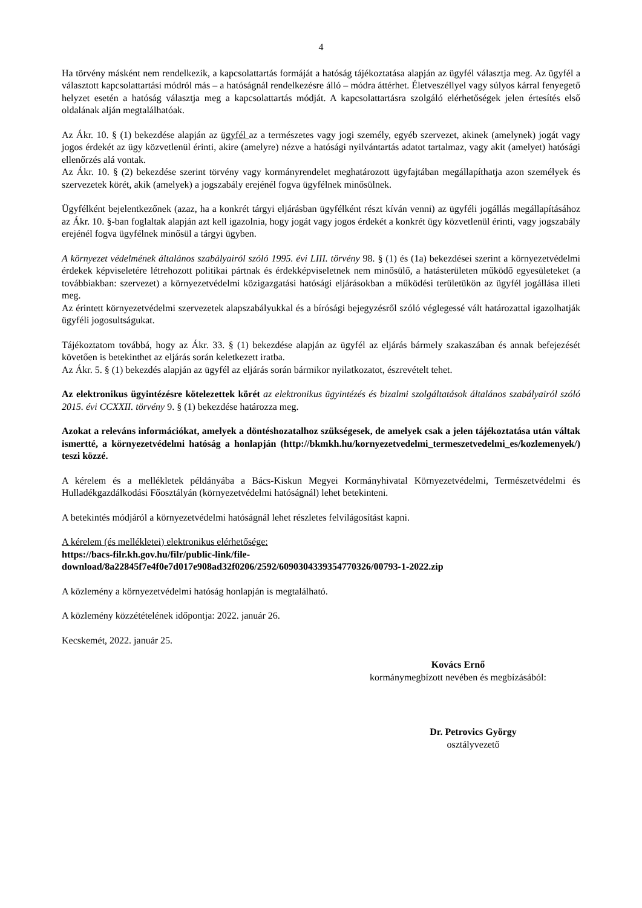4
Ha törvény másként nem rendelkezik, a kapcsolattartás formáját a hatóság tájékoztatása alapján az ügyfél választja meg. Az ügyfél a választott kapcsolattartási módról más – a hatóságnál rendelkezésre álló – módra áttérhet. Életveszéllyel vagy súlyos kárral fenyegető helyzet esetén a hatóság választja meg a kapcsolattartás módját. A kapcsolattartásra szolgáló elérhetőségek jelen értesítés első oldalának alján megtalálhatóak.
Az Ákr. 10. § (1) bekezdése alapján az ügyfél az a természetes vagy jogi személy, egyéb szervezet, akinek (amelynek) jogát vagy jogos érdekét az ügy közvetlenül érinti, akire (amelyre) nézve a hatósági nyilvántartás adatot tartalmaz, vagy akit (amelyet) hatósági ellenőrzés alá vontak.
Az Ákr. 10. § (2) bekezdése szerint törvény vagy kormányrendelet meghatározott ügyfajtában megállapíthatja azon személyek és szervezetek körét, akik (amelyek) a jogszabály erejénél fogva ügyfélnek minősülnek.
Ügyfélként bejelentkezőnek (azaz, ha a konkrét tárgyi eljárásban ügyfélként részt kíván venni) az ügyféli jogállás megállapításához az Ákr. 10. §-ban foglaltak alapján azt kell igazolnia, hogy jogát vagy jogos érdekét a konkrét ügy közvetlenül érinti, vagy jogszabály erejénél fogva ügyfélnek minősül a tárgyi ügyben.
A környezet védelmének általános szabályairól szóló 1995. évi LIII. törvény 98. § (1) és (1a) bekezdései szerint a környezetvédelmi érdekek képviseletére létrehozott politikai pártnak és érdekképviseletnek nem minősülő, a hatásterületen működő egyesületeket (a továbbiakban: szervezet) a környezetvédelmi közigazgatási hatósági eljárásokban a működési területükön az ügyfél jogállása illeti meg.
Az érintett környezetvédelmi szervezetek alapszabályukkal és a bírósági bejegyzésről szóló véglegessé vált határozattal igazolhatják ügyféli jogosultságukat.
Tájékoztatom továbbá, hogy az Ákr. 33. § (1) bekezdése alapján az ügyfél az eljárás bármely szakaszában és annak befejezését követően is betekinthet az eljárás során keletkezett iratba.
Az Ákr. 5. § (1) bekezdés alapján az ügyfél az eljárás során bármikor nyilatkozatot, észrevételt tehet.
Az elektronikus ügyintézésre kötelezettek körét az elektronikus ügyintézés és bizalmi szolgáltatások általános szabályairól szóló 2015. évi CCXXII. törvény 9. § (1) bekezdése határozza meg.
Azokat a releváns információkat, amelyek a döntéshozatalhoz szükségesek, de amelyek csak a jelen tájékoztatása után váltak ismertté, a környezetvédelmi hatóság a honlapján (http://bkmkh.hu/kornyezetvedelmi_termeszetvedelmi_es/kozlemenyek/) teszi közzé.
A kérelem és a mellékletek példányába a Bács-Kiskun Megyei Kormányhivatal Környezetvédelmi, Természetvédelmi és Hulladékgazdálkodási Főosztályán (környezetvédelmi hatóságnál) lehet betekinteni.
A betekintés módjáról a környezetvédelmi hatóságnál lehet részletes felvilágosítást kapni.
A kérelem (és mellékletei) elektronikus elérhetősége:
https://bacs-filr.kh.gov.hu/filr/public-link/file-
download/8a22845f7e4f0e7d017e908ad32f0206/2592/6090304339354770326/00793-1-2022.zip
A közlemény a környezetvédelmi hatóság honlapján is megtalálható.
A közlemény közzétételének időpontja: 2022. január 26.
Kecskemét, 2022. január 25.
Kovács Ernő
kormánymegbízott nevében és megbízásából:
Dr. Petrovics György
osztályvezető